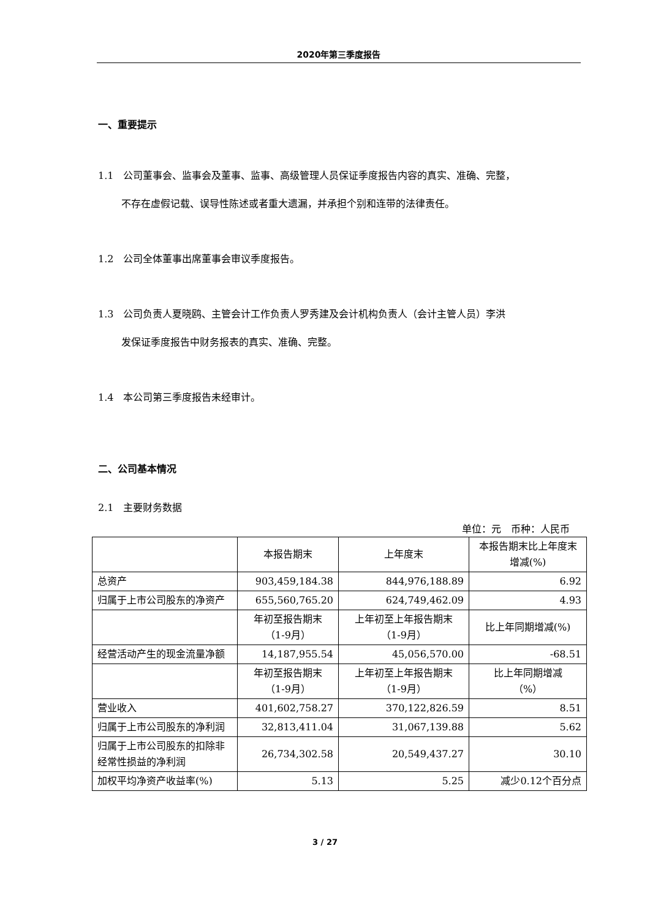2020年第三季度报告
一、重要提示
1.1　公司董事会、监事会及董事、监事、高级管理人员保证季度报告内容的真实、准确、完整，
不存在虚假记载、误导性陈述或者重大遗漏，并承担个别和连带的法律责任。
1.2　公司全体董事出席董事会审议季度报告。
1.3　公司负责人夏晓鸥、主管会计工作负责人罗秀建及会计机构负责人（会计主管人员）李洪
发保证季度报告中财务报表的真实、准确、完整。
1.4　本公司第三季度报告未经审计。
二、公司基本情况
2.1　主要财务数据
单位：元　币种：人民币
| | 本报告期末 | 上年度末 | 本报告期末比上年度末增减(%) |
| 总资产 | 903,459,184.38 | 844,976,188.89 | 6.92 |
| 归属于上市公司股东的净资产 | 655,560,765.20 | 624,749,462.09 | 4.93 |
| | 年初至报告期末 （1-9月） | 上年初至上年报告期末 （1-9月） | 比上年同期增减(%) |
| 经营活动产生的现金流量净额 | 14,187,955.54 | 45,056,570.00 | -68.51 |
| | 年初至报告期末 （1-9月） | 上年初至上年报告期末 （1-9月） | 比上年同期增减 （%） |
| 营业收入 | 401,602,758.27 | 370,122,826.59 | 8.51 |
| 归属于上市公司股东的净利润 | 32,813,411.04 | 31,067,139.88 | 5.62 |
| 归属于上市公司股东的扣除非经常性损益的净利润 | 26,734,302.58 | 20,549,437.27 | 30.10 |
| 加权平均净资产收益率(%) | 5.13 | 5.25 | 减少0.12个百分点 |
3 / 27